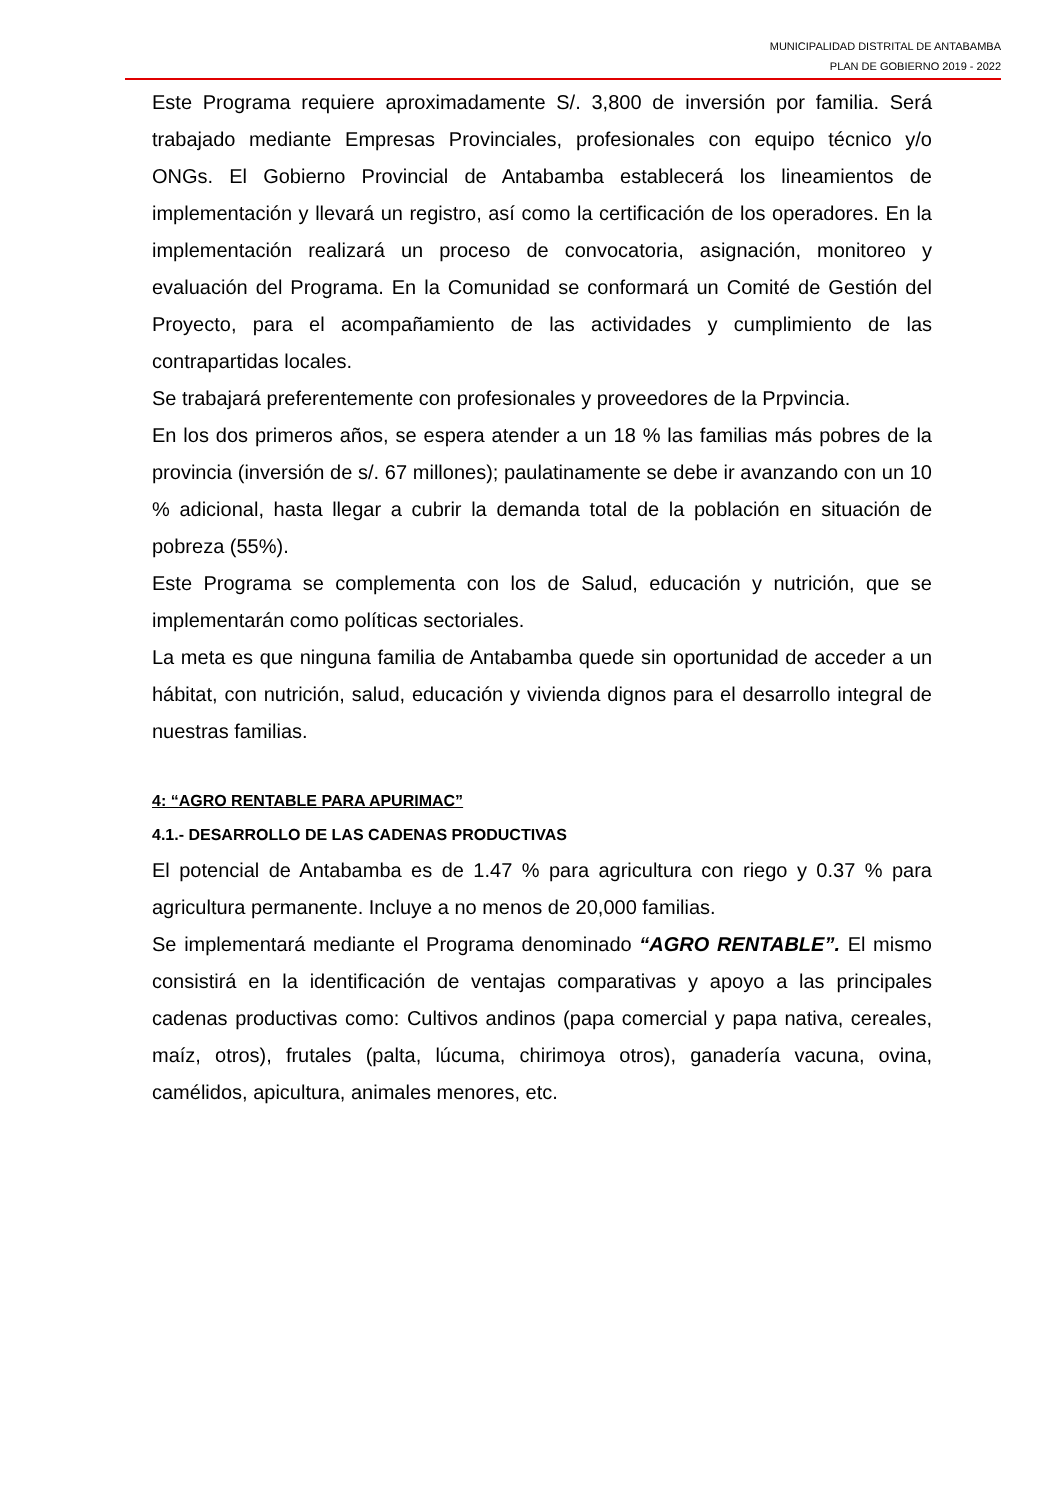MUNICIPALIDAD DISTRITAL DE ANTABAMBA
PLAN DE GOBIERNO 2019 - 2022
Este Programa requiere aproximadamente S/. 3,800 de inversión por familia. Será trabajado mediante Empresas Provinciales, profesionales con equipo técnico y/o ONGs. El Gobierno Provincial de Antabamba establecerá los lineamientos de implementación y llevará un registro, así como la certificación de los operadores. En la implementación realizará un proceso de convocatoria, asignación, monitoreo y evaluación del Programa. En la Comunidad se conformará un Comité de Gestión del Proyecto, para el acompañamiento de las actividades y cumplimiento de las contrapartidas locales.
Se trabajará preferentemente con profesionales y proveedores de la Prpvincia.
En los dos primeros años, se espera atender a un 18 % las familias más pobres de la provincia (inversión de s/. 67 millones); paulatinamente se debe ir avanzando con un 10 % adicional, hasta llegar a cubrir la demanda total de la población en situación de pobreza (55%).
Este Programa se complementa con los de Salud, educación y nutrición, que se implementarán como políticas sectoriales.
La meta es que ninguna familia de Antabamba quede sin oportunidad de acceder a un hábitat, con nutrición, salud, educación y vivienda dignos para el desarrollo integral de nuestras familias.
4: “AGRO RENTABLE PARA APURIMAC”
4.1.- DESARROLLO DE LAS CADENAS PRODUCTIVAS
El potencial de Antabamba es de 1.47 % para agricultura con riego y 0.37 % para agricultura permanente. Incluye a no menos de 20,000 familias.
Se implementará mediante el Programa denominado “AGRO RENTABLE”. El mismo consistirá en la identificación de ventajas comparativas y apoyo a las principales cadenas productivas como: Cultivos andinos (papa comercial y papa nativa, cereales, maíz, otros), frutales (palta, lúcuma, chirimoya otros), ganadería vacuna, ovina, camélidos, apicultura, animales menores, etc.